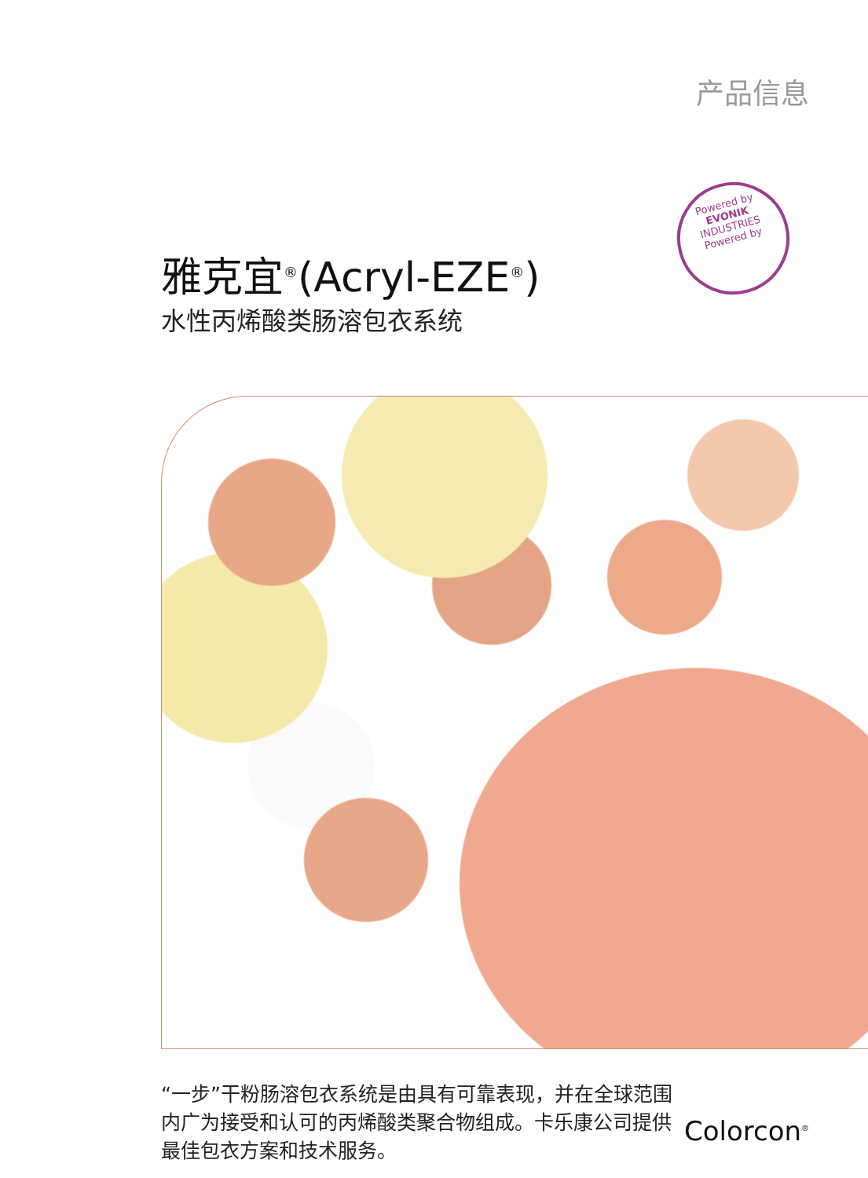产品信息
Powered by
EVONIK
INDUSTRIES
Powered by
雅克宜<sup>®</sup>(Acryl-EZE<sup>®</sup>)
水性丙烯酸类肠溶包衣系统
“一步”干粉肠溶包衣系统是由具有可靠表现，并在全球范围内广为接受和认可的丙烯酸类聚合物组成。卡乐康公司提供最佳包衣方案和技术服务。
Colorcon<sup>®</sup>